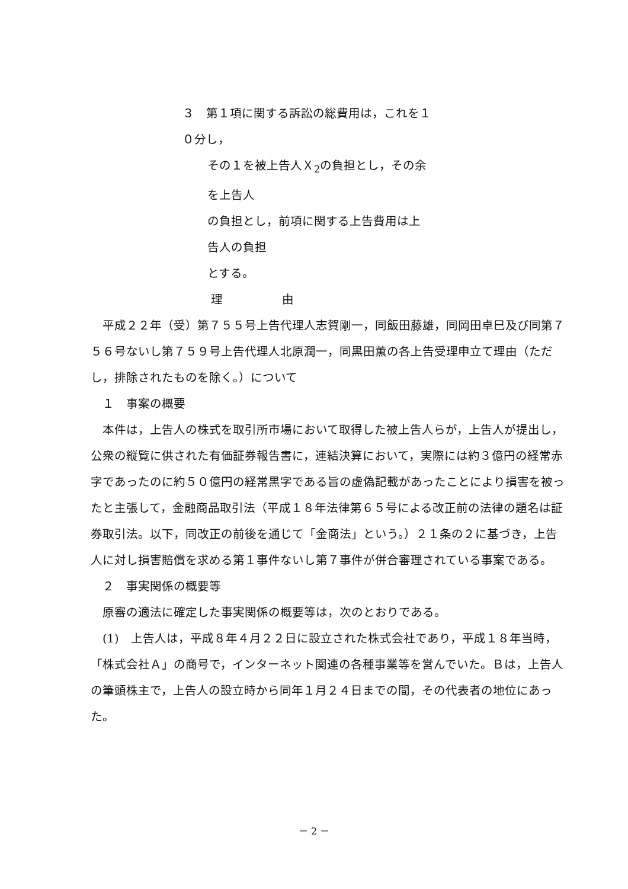３　第１項に関する訴訟の総費用は，これを１０分し，
その１を被上告人Ｘ<sub>2</sub>の負担とし，その余を上告人
の負担とし，前項に関する上告費用は上告人の負担
とする。
理　　　　　由
　平成２２年（受）第７５５号上告代理人志賀剛一，同飯田藤雄，同岡田卓巳及び同第７５６号ないし第７５９号上告代理人北原潤一，同黒田薫の各上告受理申立て理由（ただし，排除されたものを除く。）について
　１　事案の概要
　本件は，上告人の株式を取引所市場において取得した被上告人らが，上告人が提出し，公衆の縦覧に供された有価証券報告書に，連結決算において，実際には約３億円の経常赤字であったのに約５０億円の経常黒字である旨の虚偽記載があったことにより損害を被ったと主張して，金融商品取引法（平成１８年法律第６５号による改正前の法律の題名は証券取引法。以下，同改正の前後を通じて「金商法」という。）２１条の２に基づき，上告人に対し損害賠償を求める第１事件ないし第７事件が併合審理されている事案である。
　２　事実関係の概要等
　原審の適法に確定した事実関係の概要等は，次のとおりである。
　(1)　上告人は，平成８年４月２２日に設立された株式会社であり，平成１８年当時，「株式会社Ａ」の商号で，インターネット関連の各種事業等を営んでいた。Ｂは，上告人の筆頭株主で，上告人の設立時から同年１月２４日までの間，その代表者の地位にあった。
－ 2 －